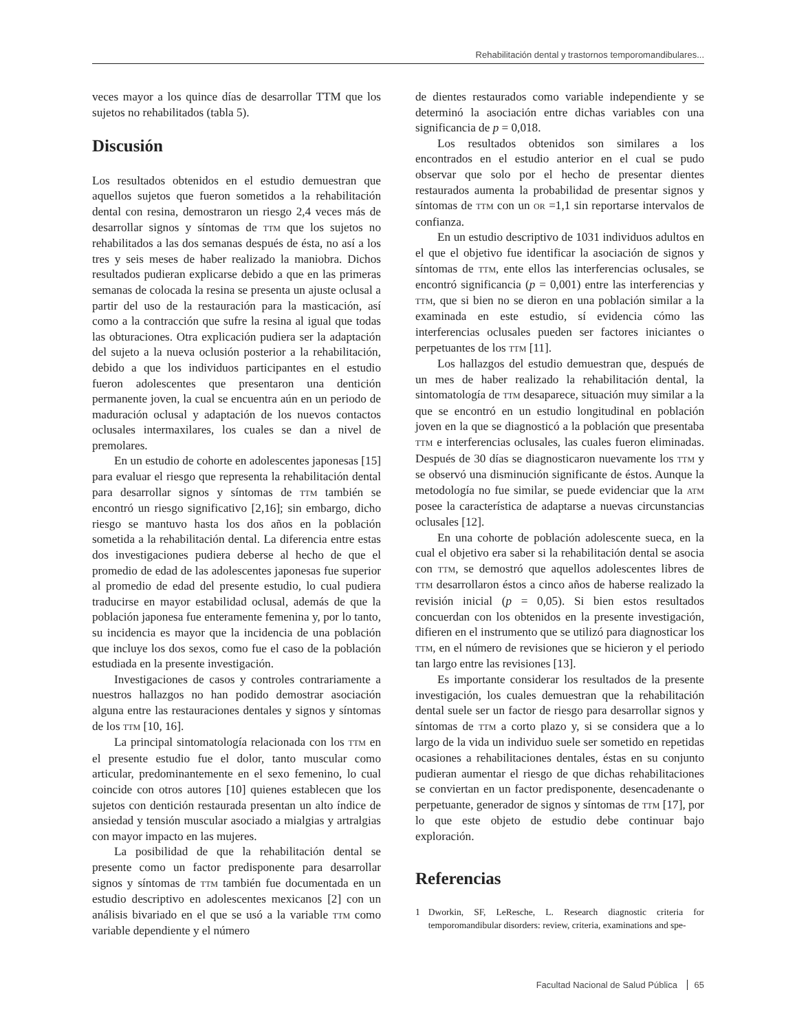Rehabilitación dental y trastornos temporomandibulares...
veces mayor a los quince días de desarrollar TTM que los sujetos no rehabilitados (tabla 5).
Discusión
Los resultados obtenidos en el estudio demuestran que aquellos sujetos que fueron sometidos a la rehabilitación dental con resina, demostraron un riesgo 2,4 veces más de desarrollar signos y síntomas de TTM que los sujetos no rehabilitados a las dos semanas después de ésta, no así a los tres y seis meses de haber realizado la maniobra. Dichos resultados pudieran explicarse debido a que en las primeras semanas de colocada la resina se presenta un ajuste oclusal a partir del uso de la restauración para la masticación, así como a la contracción que sufre la resina al igual que todas las obturaciones. Otra explicación pudiera ser la adaptación del sujeto a la nueva oclusión posterior a la rehabilitación, debido a que los individuos participantes en el estudio fueron adolescentes que presentaron una dentición permanente joven, la cual se encuentra aún en un periodo de maduración oclusal y adaptación de los nuevos contactos oclusales intermaxilares, los cuales se dan a nivel de premolares.
En un estudio de cohorte en adolescentes japonesas [15] para evaluar el riesgo que representa la rehabilitación dental para desarrollar signos y síntomas de TTM también se encontró un riesgo significativo [2,16]; sin embargo, dicho riesgo se mantuvo hasta los dos años en la población sometida a la rehabilitación dental. La diferencia entre estas dos investigaciones pudiera deberse al hecho de que el promedio de edad de las adolescentes japonesas fue superior al promedio de edad del presente estudio, lo cual pudiera traducirse en mayor estabilidad oclusal, además de que la población japonesa fue enteramente femenina y, por lo tanto, su incidencia es mayor que la incidencia de una población que incluye los dos sexos, como fue el caso de la población estudiada en la presente investigación.
Investigaciones de casos y controles contrariamente a nuestros hallazgos no han podido demostrar asociación alguna entre las restauraciones dentales y signos y síntomas de los TTM [10, 16].
La principal sintomatología relacionada con los TTM en el presente estudio fue el dolor, tanto muscular como articular, predominantemente en el sexo femenino, lo cual coincide con otros autores [10] quienes establecen que los sujetos con dentición restaurada presentan un alto índice de ansiedad y tensión muscular asociado a mialgias y artralgias con mayor impacto en las mujeres.
La posibilidad de que la rehabilitación dental se presente como un factor predisponente para desarrollar signos y síntomas de TTM también fue documentada en un estudio descriptivo en adolescentes mexicanos [2] con un análisis bivariado en el que se usó a la variable TTM como variable dependiente y el número
de dientes restaurados como variable independiente y se determinó la asociación entre dichas variables con una significancia de p = 0,018.
Los resultados obtenidos son similares a los encontrados en el estudio anterior en el cual se pudo observar que solo por el hecho de presentar dientes restaurados aumenta la probabilidad de presentar signos y síntomas de TTM con un OR =1,1 sin reportarse intervalos de confianza.
En un estudio descriptivo de 1031 individuos adultos en el que el objetivo fue identificar la asociación de signos y síntomas de TTM, ente ellos las interferencias oclusales, se encontró significancia (p = 0,001) entre las interferencias y TTM, que si bien no se dieron en una población similar a la examinada en este estudio, sí evidencia cómo las interferencias oclusales pueden ser factores iniciantes o perpetuantes de los TTM [11].
Los hallazgos del estudio demuestran que, después de un mes de haber realizado la rehabilitación dental, la sintomatología de TTM desaparece, situación muy similar a la que se encontró en un estudio longitudinal en población joven en la que se diagnosticó a la población que presentaba TTM e interferencias oclusales, las cuales fueron eliminadas. Después de 30 días se diagnosticaron nuevamente los TTM y se observó una disminución significante de éstos. Aunque la metodología no fue similar, se puede evidenciar que la ATM posee la característica de adaptarse a nuevas circunstancias oclusales [12].
En una cohorte de población adolescente sueca, en la cual el objetivo era saber si la rehabilitación dental se asocia con TTM, se demostró que aquellos adolescentes libres de TTM desarrollaron éstos a cinco años de haberse realizado la revisión inicial (p = 0,05). Si bien estos resultados concuerdan con los obtenidos en la presente investigación, difieren en el instrumento que se utilizó para diagnosticar los TTM, en el número de revisiones que se hicieron y el periodo tan largo entre las revisiones [13].
Es importante considerar los resultados de la presente investigación, los cuales demuestran que la rehabilitación dental suele ser un factor de riesgo para desarrollar signos y síntomas de TTM a corto plazo y, si se considera que a lo largo de la vida un individuo suele ser sometido en repetidas ocasiones a rehabilitaciones dentales, éstas en su conjunto pudieran aumentar el riesgo de que dichas rehabilitaciones se conviertan en un factor predisponente, desencadenante o perpetuante, generador de signos y síntomas de TTM [17], por lo que este objeto de estudio debe continuar bajo exploración.
Referencias
1 Dworkin, SF, LeResche, L. Research diagnostic criteria for temporomandibular disorders: review, criteria, examinations and spe-
Facultad Nacional de Salud Pública 65